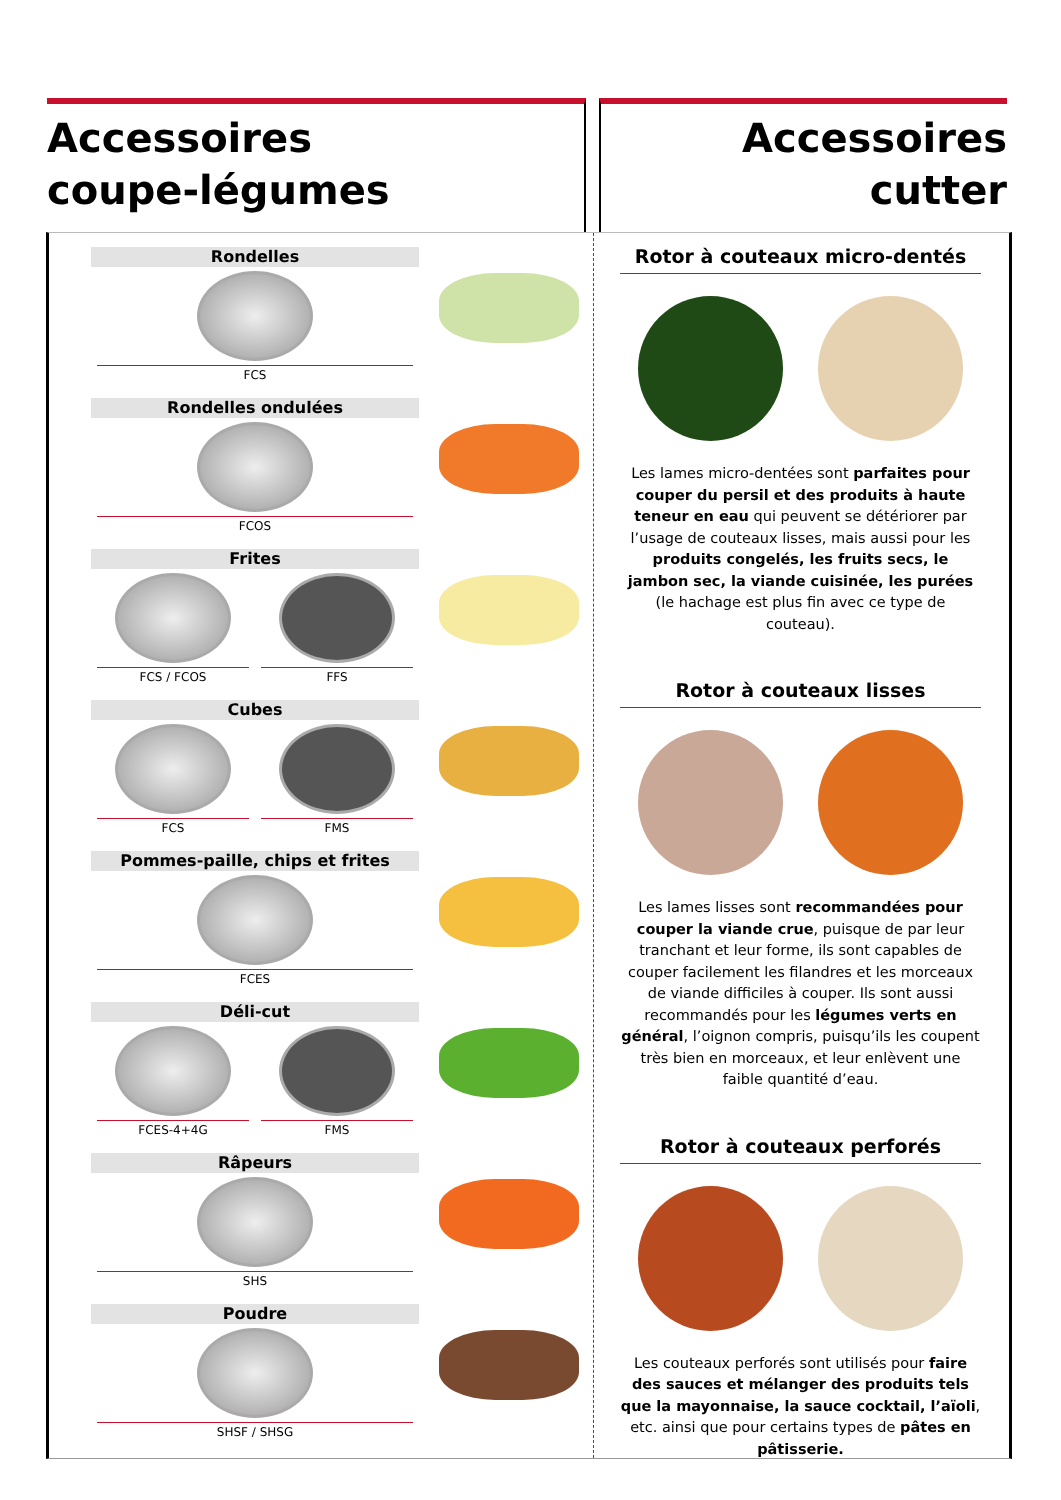Accessoires
coupe-légumes
Accessoires
cutter
Rondelles
FCS
Rondelles ondulées
FCOS
Frites
FCS / FCOS FFS
Cubes
FCS FMS
Pommes-paille, chips et frites
FCES
Déli-cut
FCES-4+4G FMS
Râpeurs
SHS
Poudre
SHSF / SHSG
Rotor à couteaux micro-dentés
Les lames micro-dentées sont parfaites pour couper du persil et des produits à haute teneur en eau qui peuvent se détériorer par l’usage de couteaux lisses, mais aussi pour les produits congelés, les fruits secs, le jambon sec, la viande cuisinée, les purées (le hachage est plus fin avec ce type de couteau).
Rotor à couteaux lisses
Les lames lisses sont recommandées pour couper la viande crue, puisque de par leur tranchant et leur forme, ils sont capables de couper facilement les filandres et les morceaux de viande difficiles à couper. Ils sont aussi recommandés pour les légumes verts en général, l’oignon compris, puisqu’ils les coupent très bien en morceaux, et leur enlèvent une faible quantité d’eau.
Rotor à couteaux perforés
Les couteaux perforés sont utilisés pour faire des sauces et mélanger des produits tels que la mayonnaise, la sauce cocktail, l’aïoli, etc. ainsi que pour certains types de pâtes en pâtisserie.